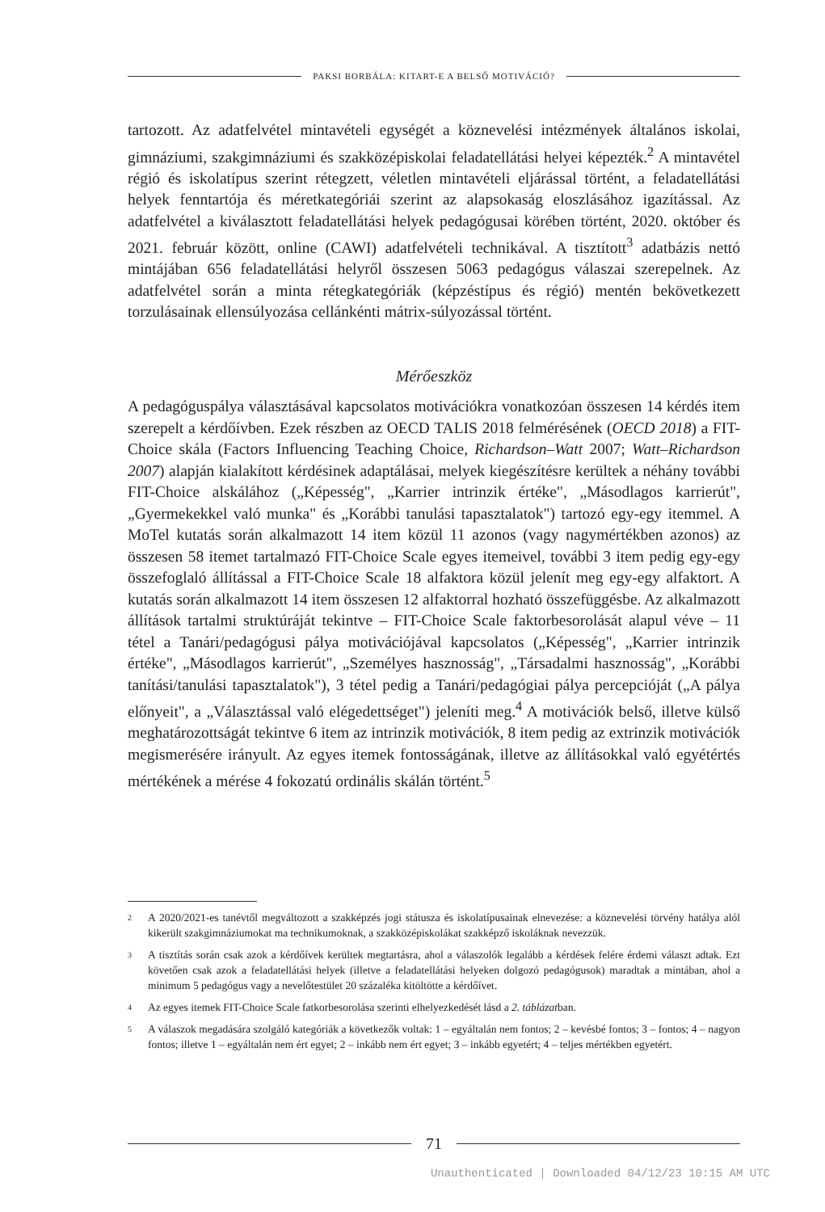PAKSI BORBÁLA: KITART-E A BELSŐ MOTIVÁCIÓ?
tartozott. Az adatfelvétel mintavételi egységét a köznevelési intézmények általános iskolai, gimnáziumi, szakgimnáziumi és szakközépiskolai feladatellátási helyei képezték.<sup>2</sup> A mintavétel régió és iskolatípus szerint rétegzett, véletlen mintavételi eljárással történt, a feladatellátási helyek fenntartója és méretkategóriái szerint az alapsokaság eloszlásához igazítással. Az adatfelvétel a kiválasztott feladatellátási helyek pedagógusai körében történt, 2020. október és 2021. február között, online (CAWI) adatfelvételi technikával. A tisztított<sup>3</sup> adatbázis nettó mintájában 656 feladatellátási helyről összesen 5063 pedagógus válaszai szerepelnek. Az adatfelvétel során a minta rétegkategóriák (képzéstípus és régió) mentén bekövetkezett torzulásainak ellensúlyozása cellánkénti mátrix-súlyozással történt.
Mérőeszköz
A pedagóguspálya választásával kapcsolatos motivációkra vonatkozóan összesen 14 kérdés item szerepelt a kérdőívben. Ezek részben az OECD TALIS 2018 felmérésének (OECD 2018) a FIT-Choice skála (Factors Influencing Teaching Choice, Richardson–Watt 2007; Watt–Richardson 2007) alapján kialakított kérdésinek adaptálásai, melyek kiegészítésre kerültek a néhány további FIT-Choice alskálához („Képesség", „Karrier intrinzik értéke", „Másodlagos karrierút", „Gyermekekkel való munka" és „Korábbi tanulási tapasztalatok") tartozó egy-egy itemmel. A MoTel kutatás során alkalmazott 14 item közül 11 azonos (vagy nagymértékben azonos) az összesen 58 itemet tartalmazó FIT-Choice Scale egyes itemeivel, további 3 item pedig egy-egy összefoglaló állítással a FIT-Choice Scale 18 alfaktora közül jelenít meg egy-egy alfaktort. A kutatás során alkalmazott 14 item összesen 12 alfaktorral hozható összefüggésbe. Az alkalmazott állítások tartalmi struktúráját tekintve – FIT-Choice Scale faktorbesorolását alapul véve – 11 tétel a Tanári/pedagógusi pálya motivációjával kapcsolatos („Képesség", „Karrier intrinzik értéke", „Másodlagos karrierút", „Személyes hasznosság", „Társadalmi hasznosság", „Korábbi tanítási/tanulási tapasztalatok"), 3 tétel pedig a Tanári/pedagógiai pálya percepcióját („A pálya előnyeit", a „Választással való elégedettséget") jeleníti meg.<sup>4</sup> A motivációk belső, illetve külső meghatározottságát tekintve 6 item az intrinzik motivációk, 8 item pedig az extrinzik motivációk megismerésére irányult. Az egyes itemek fontosságának, illetve az állításokkal való egyétértés mértékének a mérése 4 fokozatú ordinális skálán történt.<sup>5</sup>
<sup>2</sup>
A 2020/2021-es tanévtől megváltozott a szakképzés jogi státusza és iskolatípusainak elnevezése: a köznevelési törvény hatálya alól kikerült szakgimnáziumokat ma technikumoknak, a szakközépiskolákat szakképző iskoláknak nevezzük.
<sup>3</sup>
A tisztítás során csak azok a kérdőívek kerültek megtartásra, ahol a válaszolók legalább a kérdések felére érdemi választ adtak. Ezt követően csak azok a feladatellátási helyek (illetve a feladatellátási helyeken dolgozó pedagógusok) maradtak a mintában, ahol a minimum 5 pedagógus vagy a nevelőtestület 20 százaléka kitöltötte a kérdőívet.
<sup>4</sup>
Az egyes itemek FIT-Choice Scale fatkorbesorolása szerinti elhelyezkedését lásd a 2. táblázatban.
<sup>5</sup>
A válaszok megadására szolgáló kategóriák a következők voltak: 1 – egyáltalán nem fontos; 2 – kevésbé fontos; 3 – fontos; 4 – nagyon fontos; illetve 1 – egyáltalán nem ért egyet; 2 – inkább nem ért egyet; 3 – inkább egyetért; 4 – teljes mértékben egyetért.
71
Unauthenticated | Downloaded 04/12/23 10:15 AM UTC